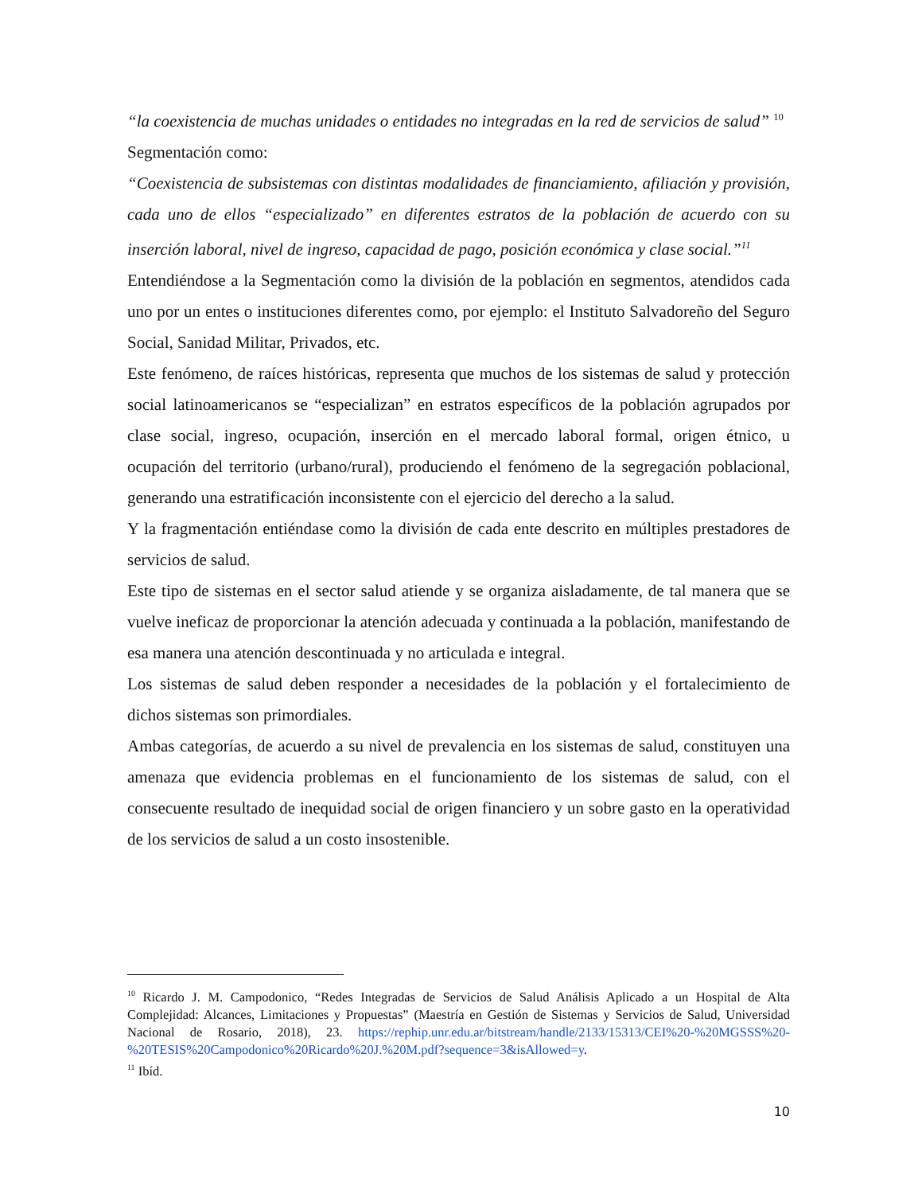“la coexistencia de muchas unidades o entidades no integradas en la red de servicios de salud” <sup>10</sup>
Segmentación como:
“Coexistencia de subsistemas con distintas modalidades de financiamiento, afiliación y provisión, cada uno de ellos “especializado” en diferentes estratos de la población de acuerdo con su inserción laboral, nivel de ingreso, capacidad de pago, posición económica y clase social.”<sup>11</sup>
Entendiéndose a la Segmentación como la división de la población en segmentos, atendidos cada uno por un entes o instituciones diferentes como, por ejemplo: el Instituto Salvadoreño del Seguro Social, Sanidad Militar, Privados, etc.
Este fenómeno, de raíces históricas, representa que muchos de los sistemas de salud y protección social latinoamericanos se “especializan” en estratos específicos de la población agrupados por clase social, ingreso, ocupación, inserción en el mercado laboral formal, origen étnico, u ocupación del territorio (urbano/rural), produciendo el fenómeno de la segregación poblacional, generando una estratificación inconsistente con el ejercicio del derecho a la salud.
Y la fragmentación entiéndase como la división de cada ente descrito en múltiples prestadores de servicios de salud.
Este tipo de sistemas en el sector salud atiende y se organiza aisladamente, de tal manera que se vuelve ineficaz de proporcionar la atención adecuada y continuada a la población, manifestando de esa manera una atención descontinuada y no articulada e integral.
Los sistemas de salud deben responder a necesidades de la población y el fortalecimiento de dichos sistemas son primordiales.
Ambas categorías, de acuerdo a su nivel de prevalencia en los sistemas de salud, constituyen una amenaza que evidencia problemas en el funcionamiento de los sistemas de salud, con el consecuente resultado de inequidad social de origen financiero y un sobre gasto en la operatividad de los servicios de salud a un costo insostenible.
<sup>10</sup> Ricardo J. M. Campodonico, “Redes Integradas de Servicios de Salud Análisis Aplicado a un Hospital de Alta Complejidad: Alcances, Limitaciones y Propuestas” (Maestría en Gestión de Sistemas y Servicios de Salud, Universidad Nacional de Rosario, 2018), 23. https://rephip.unr.edu.ar/bitstream/handle/2133/15313/CEI%20-%20MGSSS%20-%20TESIS%20Campodonico%20Ricardo%20J.%20M.pdf?sequence=3&isAllowed=y.
<sup>11</sup> Ibíd.
10